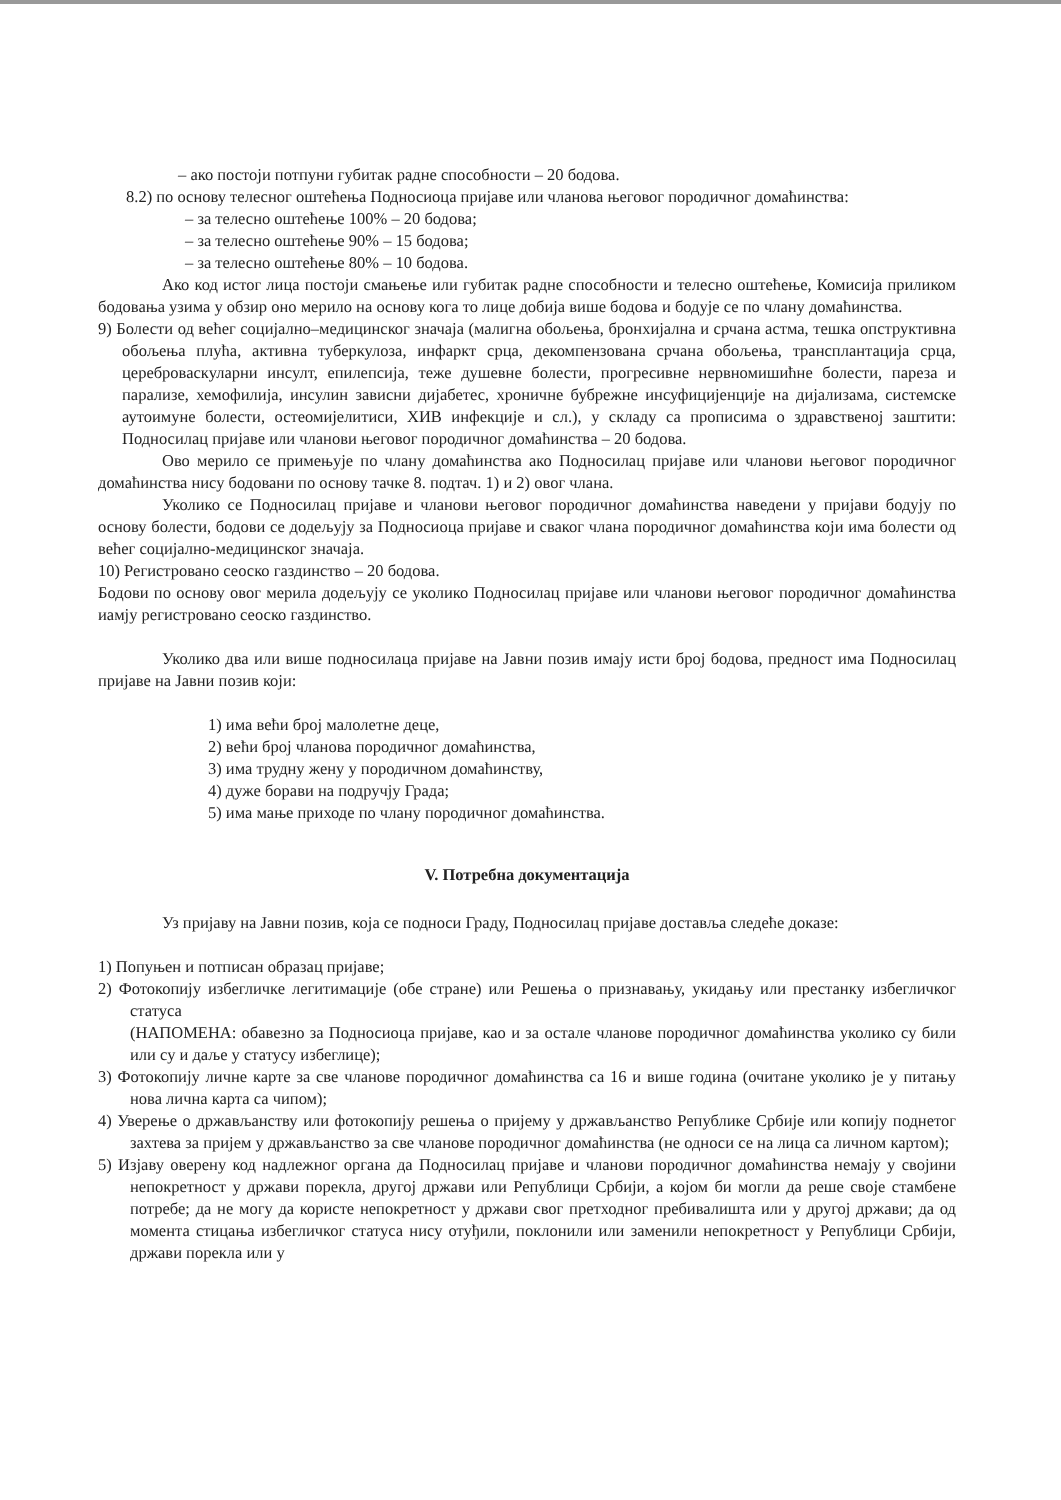– ако постоји потпуни губитак радне способности – 20 бодова.
8.2) по основу телесног оштећења Подносиоца пријаве или чланова његовог породичног домаћинства:
– за телесно оштећење 100% – 20 бодова;
– за телесно оштећење 90% – 15 бодова;
– за телесно оштећење 80% – 10 бодова.
Ако код истог лица постоји смањење или губитак радне способности и телесно оштећење, Комисија приликом бодовања узима у обзир оно мерило на основу кога то лице добија више бодова и бодује се по члану домаћинства.
9) Болести од већег социјално–медицинског значаја (малигна обољења, бронхијална и срчана астма, тешка опструктивна обољења плућа, активна туберкулоза, инфаркт срца, декомпензована срчана обољења, трансплантација срца, цереброваскуларни инсулт, епилепсија, теже душевне болести, прогресивне нервномишићне болести, пареза и парализе, хемофилија, инсулин зависни дијабетес, хроничне бубрежне инсуфицијенције на дијализама, системске аутоимуне болести, остеомијелитиси, ХИВ инфекције и сл.), у складу са прописима о здравственој заштити: Подносилац пријаве или чланови његовог породичног домаћинства – 20 бодова.
Ово мерило се примењује по члану домаћинства ако Подносилац пријаве или чланови његовог породичног домаћинства нису бодовани по основу тачке 8. подтач. 1) и 2) овог члана.
Уколико се Подносилац пријаве и чланови његовог породичног домаћинства наведени у пријави бодују по основу болести, бодови се додељују за Подносиоца пријаве и сваког члана породичног домаћинства који има болести од већег социјално-медицинског значаја.
10) Регистровано сеоско газдинство – 20 бодова.
Бодови по основу овог мерила додељују се уколико Подносилац пријаве или чланови његовог породичног домаћинства иамју регистровано сеоско газдинство.
Уколико два или више подносилаца пријаве на Јавни позив имају исти број бодова, предност има Подносилац пријаве на Јавни позив који:
1) има већи број малолетне деце,
2) већи број чланова породичног домаћинства,
3) има трудну жену у породичном домаћинству,
4) дуже борави на подручју Града;
5) има мање приходе по члану породичног домаћинства.
V. Потребна документација
Уз пријаву на Јавни позив, која се подноси Граду, Подносилац пријаве доставља следеће доказе:
1) Попуњен и потписан образац пријаве;
2) Фотокопију избегличке легитимације (обе стране) или Решења о признавању, укидању или престанку избегличког статуса
(НАПОМЕНА: обавезно за Подносиоца пријаве, као и за остале чланове породичног домаћинства уколико су били или су и даље у статусу избеглице);
3) Фотокопију личне карте за све чланове породичног домаћинства са 16 и више година (очитане уколико је у питању нова лична карта са чипом);
4) Уверење о држављанству или фотокопију решења о пријему у држављанство Републике Србије или копију поднетог захтева за пријем у држављанство за све чланове породичног домаћинства (не односи се на лица са личном картом);
5) Изјаву оверену код надлежног органа да Подносилац пријаве и чланови породичног домаћинства немају у својини непокретност у држави порекла, другој држави или Републици Србији, а којом би могли да реше своје стамбене потребе; да не могу да користе непокретност у држави свог претходног пребивалишта или у другој држави; да од момента стицања избегличког статуса нису отуђили, поклонили или заменили непокретност у Републици Србији, држави порекла или у